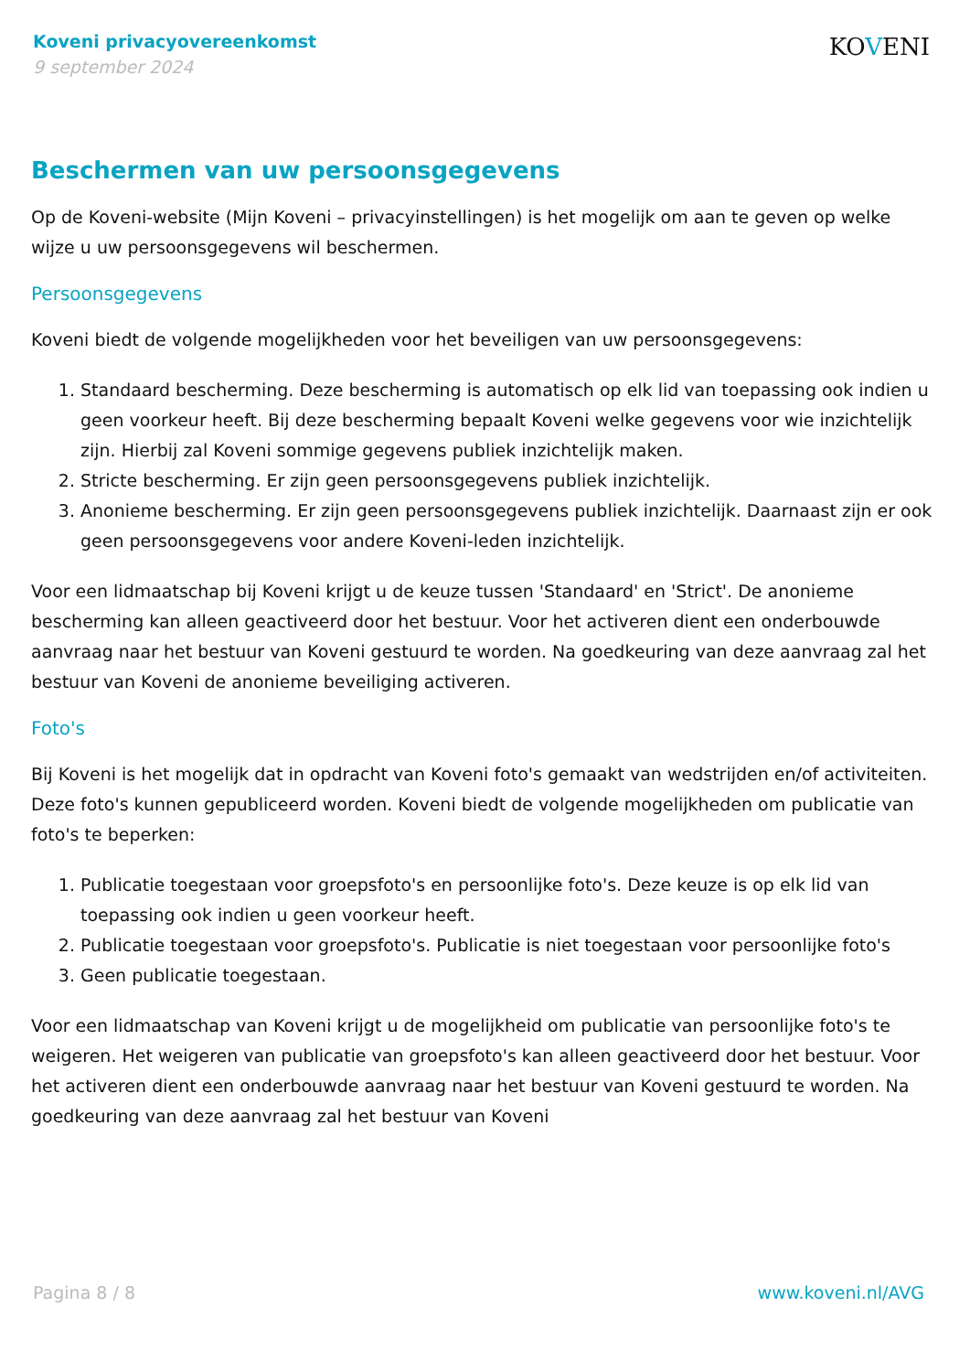Koveni privacyovereenkomst
9 september 2024
KOVENI
Beschermen van uw persoonsgegevens
Op de Koveni-website (Mijn Koveni – privacyinstellingen) is het mogelijk om aan te geven op welke wijze u uw persoonsgegevens wil beschermen.
Persoonsgegevens
Koveni biedt de volgende mogelijkheden voor het beveiligen van uw persoonsgegevens:
1. Standaard bescherming. Deze bescherming is automatisch op elk lid van toepassing ook indien u geen voorkeur heeft. Bij deze bescherming bepaalt Koveni welke gegevens voor wie inzichtelijk zijn. Hierbij zal Koveni sommige gegevens publiek inzichtelijk maken.
2. Stricte bescherming. Er zijn geen persoonsgegevens publiek inzichtelijk.
3. Anonieme bescherming. Er zijn geen persoonsgegevens publiek inzichtelijk. Daarnaast zijn er ook geen persoonsgegevens voor andere Koveni-leden inzichtelijk.
Voor een lidmaatschap bij Koveni krijgt u de keuze tussen 'Standaard' en 'Strict'. De anonieme bescherming kan alleen geactiveerd door het bestuur. Voor het activeren dient een onderbouwde aanvraag naar het bestuur van Koveni gestuurd te worden. Na goedkeuring van deze aanvraag zal het bestuur van Koveni de anonieme beveiliging activeren.
Foto's
Bij Koveni is het mogelijk dat in opdracht van Koveni foto's gemaakt van wedstrijden en/of activiteiten. Deze foto's kunnen gepubliceerd worden. Koveni biedt de volgende mogelijkheden om publicatie van foto's te beperken:
1. Publicatie toegestaan voor groepsfoto's en persoonlijke foto's. Deze keuze is op elk lid van toepassing ook indien u geen voorkeur heeft.
2. Publicatie toegestaan voor groepsfoto's. Publicatie is niet toegestaan voor persoonlijke foto's
3. Geen publicatie toegestaan.
Voor een lidmaatschap van Koveni krijgt u de mogelijkheid om publicatie van persoonlijke foto's te weigeren. Het weigeren van publicatie van groepsfoto's kan alleen geactiveerd door het bestuur. Voor het activeren dient een onderbouwde aanvraag naar het bestuur van Koveni gestuurd te worden. Na goedkeuring van deze aanvraag zal het bestuur van Koveni
Pagina 8 / 8 www.koveni.nl/AVG